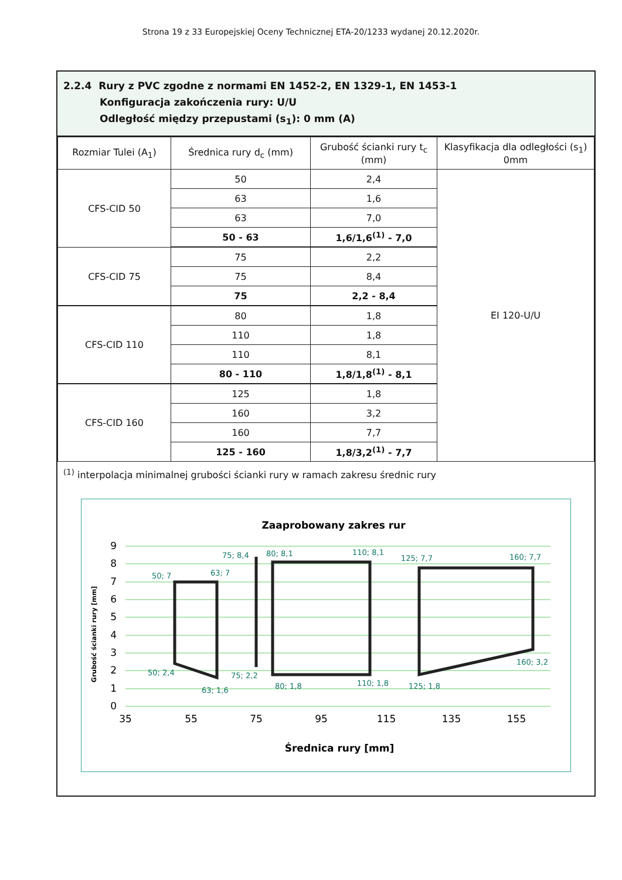Strona 19 z 33 Europejskiej Oceny Technicznej ETA-20/1233 wydanej 20.12.2020r.
2.2.4 Rury z PVC zgodne z normami EN 1452-2, EN 1329-1, EN 1453-1
Konfiguracja zakończenia rury: U/U
Odległość między przepustami (s<sub>1</sub>): 0 mm (A)
| Rozmiar Tulei (A<sub>1</sub>) | Średnica rury d<sub>c</sub> (mm) | Grubość ścianki rury t<sub>c</sub> (mm) | Klasyfikacja dla odległości (s<sub>1</sub>) 0mm |
| --- | --- | --- | --- |
| CFS-CID 50 | 50 | 2,4 | EI 120-U/U |
| | 63 | 1,6 | |
| | 63 | 7,0 | |
| | 50 - 63 | 1,6/1,6<sup>(1)</sup> - 7,0 | |
| CFS-CID 75 | 75 | 2,2 | |
| | 75 | 8,4 | |
| | 75 | 2,2 - 8,4 | |
| CFS-CID 110 | 80 | 1,8 | |
| | 110 | 1,8 | |
| | 110 | 8,1 | |
| | 80 - 110 | 1,8/1,8<sup>(1)</sup> - 8,1 | |
| CFS-CID 160 | 125 | 1,8 | |
| | 160 | 3,2 | |
| | 160 | 7,7 | |
| | 125 - 160 | 1,8/3,2<sup>(1)</sup> - 7,7 | |
<sup>(1)</sup> interpolacja minimalnej grubości ścianki rury w ramach zakresu średnic rury
Zaaprobowany zakres rur
0
1
2
3
4
5
6
7
8
9
35
55
75
95
115
135
155
Średnica rury [mm]
Grubość ścianki rury [mm]
50; 7
63; 7
75; 8,4
80; 8,1
110; 8,1
125; 7,7
160; 7,7
50; 2,4
63; 1,6
75; 2,2
80; 1,8
110; 1,8
125; 1,8
160; 3,2